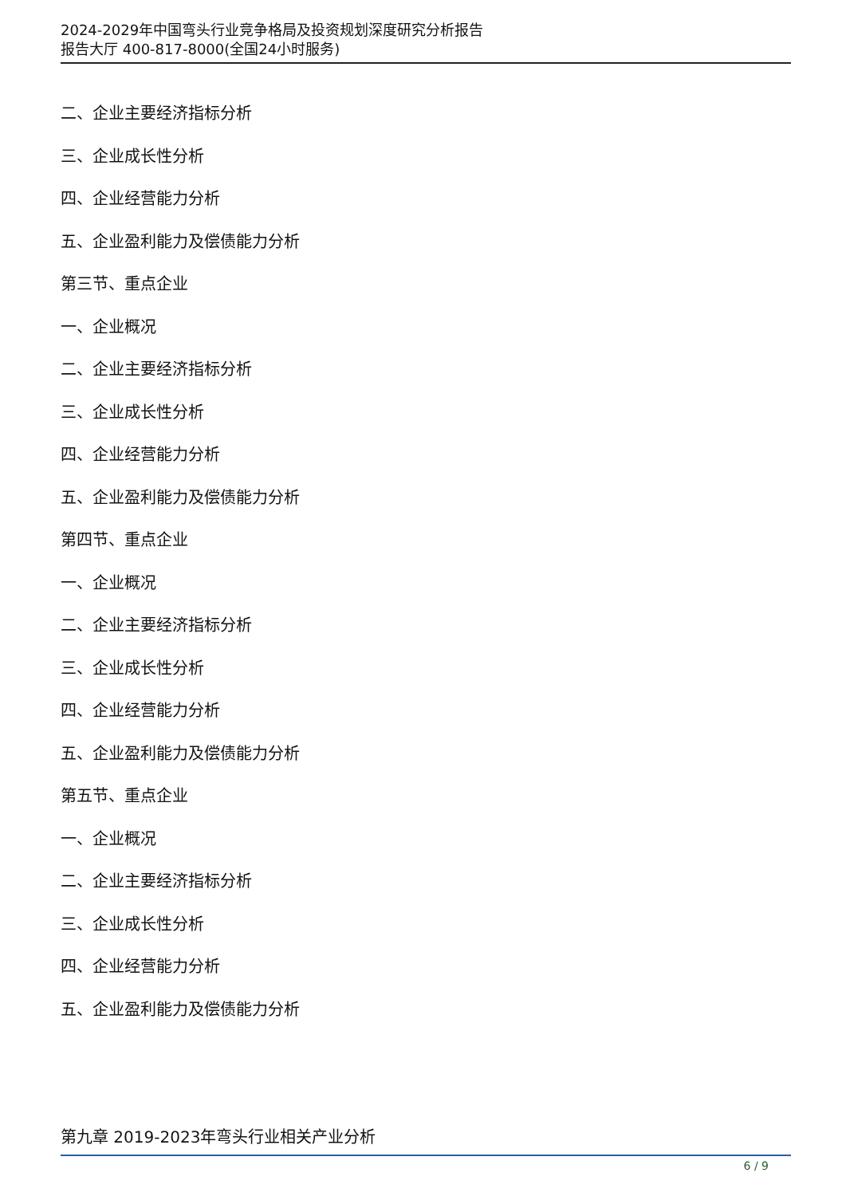2024-2029年中国弯头行业竞争格局及投资规划深度研究分析报告
报告大厅 400-817-8000(全国24小时服务)
二、企业主要经济指标分析
三、企业成长性分析
四、企业经营能力分析
五、企业盈利能力及偿债能力分析
第三节、重点企业
一、企业概况
二、企业主要经济指标分析
三、企业成长性分析
四、企业经营能力分析
五、企业盈利能力及偿债能力分析
第四节、重点企业
一、企业概况
二、企业主要经济指标分析
三、企业成长性分析
四、企业经营能力分析
五、企业盈利能力及偿债能力分析
第五节、重点企业
一、企业概况
二、企业主要经济指标分析
三、企业成长性分析
四、企业经营能力分析
五、企业盈利能力及偿债能力分析
第九章 2019-2023年弯头行业相关产业分析
6 / 9